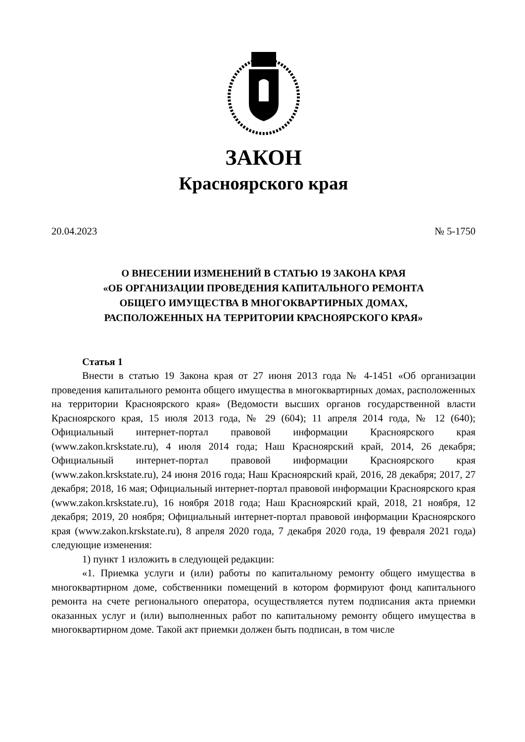ЗАКОН
Красноярского края
20.04.2023 № 5-1750
О ВНЕСЕНИИ ИЗМЕНЕНИЙ В СТАТЬЮ 19 ЗАКОНА КРАЯ
«ОБ ОРГАНИЗАЦИИ ПРОВЕДЕНИЯ КАПИТАЛЬНОГО РЕМОНТА
ОБЩЕГО ИМУЩЕСТВА В МНОГОКВАРТИРНЫХ ДОМАХ,
РАСПОЛОЖЕННЫХ НА ТЕРРИТОРИИ КРАСНОЯРСКОГО КРАЯ»
Статья 1
Внести в статью 19 Закона края от 27 июня 2013 года № 4-1451 «Об организации проведения капитального ремонта общего имущества в многоквартирных домах, расположенных на территории Красноярского края» (Ведомости высших органов государственной власти Красноярского края, 15 июля 2013 года, № 29 (604); 11 апреля 2014 года, № 12 (640); Официальный интернет-портал правовой информации Красноярского края (www.zakon.krskstate.ru), 4 июля 2014 года; Наш Красноярский край, 2014, 26 декабря; Официальный интернет-портал правовой информации Красноярского края (www.zakon.krskstate.ru), 24 июня 2016 года; Наш Красноярский край, 2016, 28 декабря; 2017, 27 декабря; 2018, 16 мая; Официальный интернет-портал правовой информации Красноярского края (www.zakon.krskstate.ru), 16 ноября 2018 года; Наш Красноярский край, 2018, 21 ноября, 12 декабря; 2019, 20 ноября; Официальный интернет-портал правовой информации Красноярского края (www.zakon.krskstate.ru), 8 апреля 2020 года, 7 декабря 2020 года, 19 февраля 2021 года) следующие изменения:
1) пункт 1 изложить в следующей редакции:
«1. Приемка услуги и (или) работы по капитальному ремонту общего имущества в многоквартирном доме, собственники помещений в котором формируют фонд капитального ремонта на счете регионального оператора, осуществляется путем подписания акта приемки оказанных услуг и (или) выполненных работ по капитальному ремонту общего имущества в многоквартирном доме. Такой акт приемки должен быть подписан, в том числе